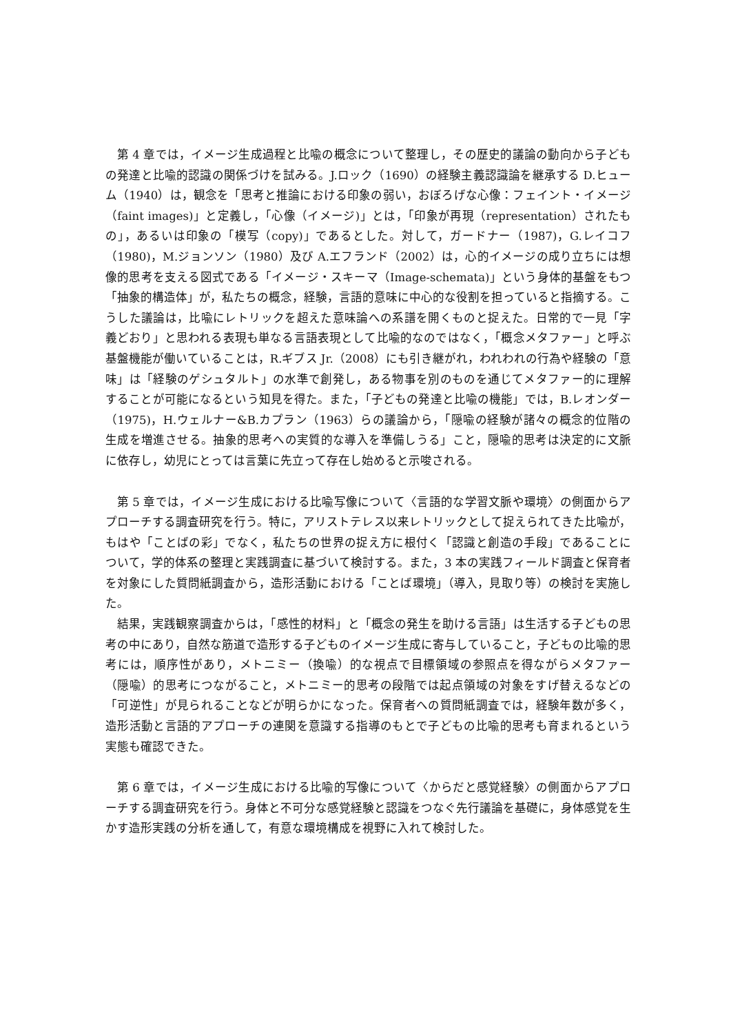第 4 章では，イメージ生成過程と比喩の概念について整理し，その歴史的議論の動向から子どもの発達と比喩的認識の関係づけを試みる。J.ロック（1690）の経験主義認識論を継承する D.ヒューム（1940）は，観念を「思考と推論における印象の弱い，おぼろげな心像：フェイント・イメージ（faint images)」と定義し，「心像（イメージ)」とは，「印象が再現（representation）されたもの」，あるいは印象の「模写（copy)」であるとした。対して，ガードナー（1987)，G.レイコフ（1980)，M.ジョンソン（1980）及び A.エフランド（2002）は，心的イメージの成り立ちには想像的思考を支える図式である「イメージ・スキーマ（Image-schemata)」という身体的基盤をもつ「抽象的構造体」が，私たちの概念，経験，言語的意味に中心的な役割を担っていると指摘する。こうした議論は，比喩にレトリックを超えた意味論への系譜を開くものと捉えた。日常的で一見「字義どおり」と思われる表現も単なる言語表現として比喩的なのではなく，「概念メタファー」と呼ぶ基盤機能が働いていることは，R.ギブス Jr.（2008）にも引き継がれ，われわれの行為や経験の「意味」は「経験のゲシュタルト」の水準で創発し，ある物事を別のものを通じてメタファー的に理解することが可能になるという知見を得た。また，「子どもの発達と比喩の機能」では，B.レオンダー（1975)，H.ウェルナー&B.カプラン（1963）らの議論から，「隠喩の経験が諸々の概念的位階の生成を増進させる。抽象的思考への実質的な導入を準備しうる」こと，隠喩的思考は決定的に文脈に依存し，幼児にとっては言葉に先立って存在し始めると示唆される。
第 5 章では，イメージ生成における比喩写像について〈言語的な学習文脈や環境〉の側面からアプローチする調査研究を行う。特に，アリストテレス以来レトリックとして捉えられてきた比喩が，もはや「ことばの彩」でなく，私たちの世界の捉え方に根付く「認識と創造の手段」であることについて，学的体系の整理と実践調査に基づいて検討する。また，3 本の実践フィールド調査と保育者を対象にした質問紙調査から，造形活動における「ことば環境」（導入，見取り等）の検討を実施した。
結果，実践観察調査からは，「感性的材料」と「概念の発生を助ける言語」は生活する子どもの思考の中にあり，自然な筋道で造形する子どものイメージ生成に寄与していること，子どもの比喩的思考には，順序性があり，メトニミー（換喩）的な視点で目標領域の参照点を得ながらメタファー（隠喩）的思考につながること，メトニミー的思考の段階では起点領域の対象をすげ替えるなどの「可逆性」が見られることなどが明らかになった。保育者への質問紙調査では，経験年数が多く，造形活動と言語的アプローチの連関を意識する指導のもとで子どもの比喩的思考も育まれるという実態も確認できた。
第 6 章では，イメージ生成における比喩的写像について〈からだと感覚経験〉の側面からアプローチする調査研究を行う。身体と不可分な感覚経験と認識をつなぐ先行議論を基礎に，身体感覚を生かす造形実践の分析を通して，有意な環境構成を視野に入れて検討した。